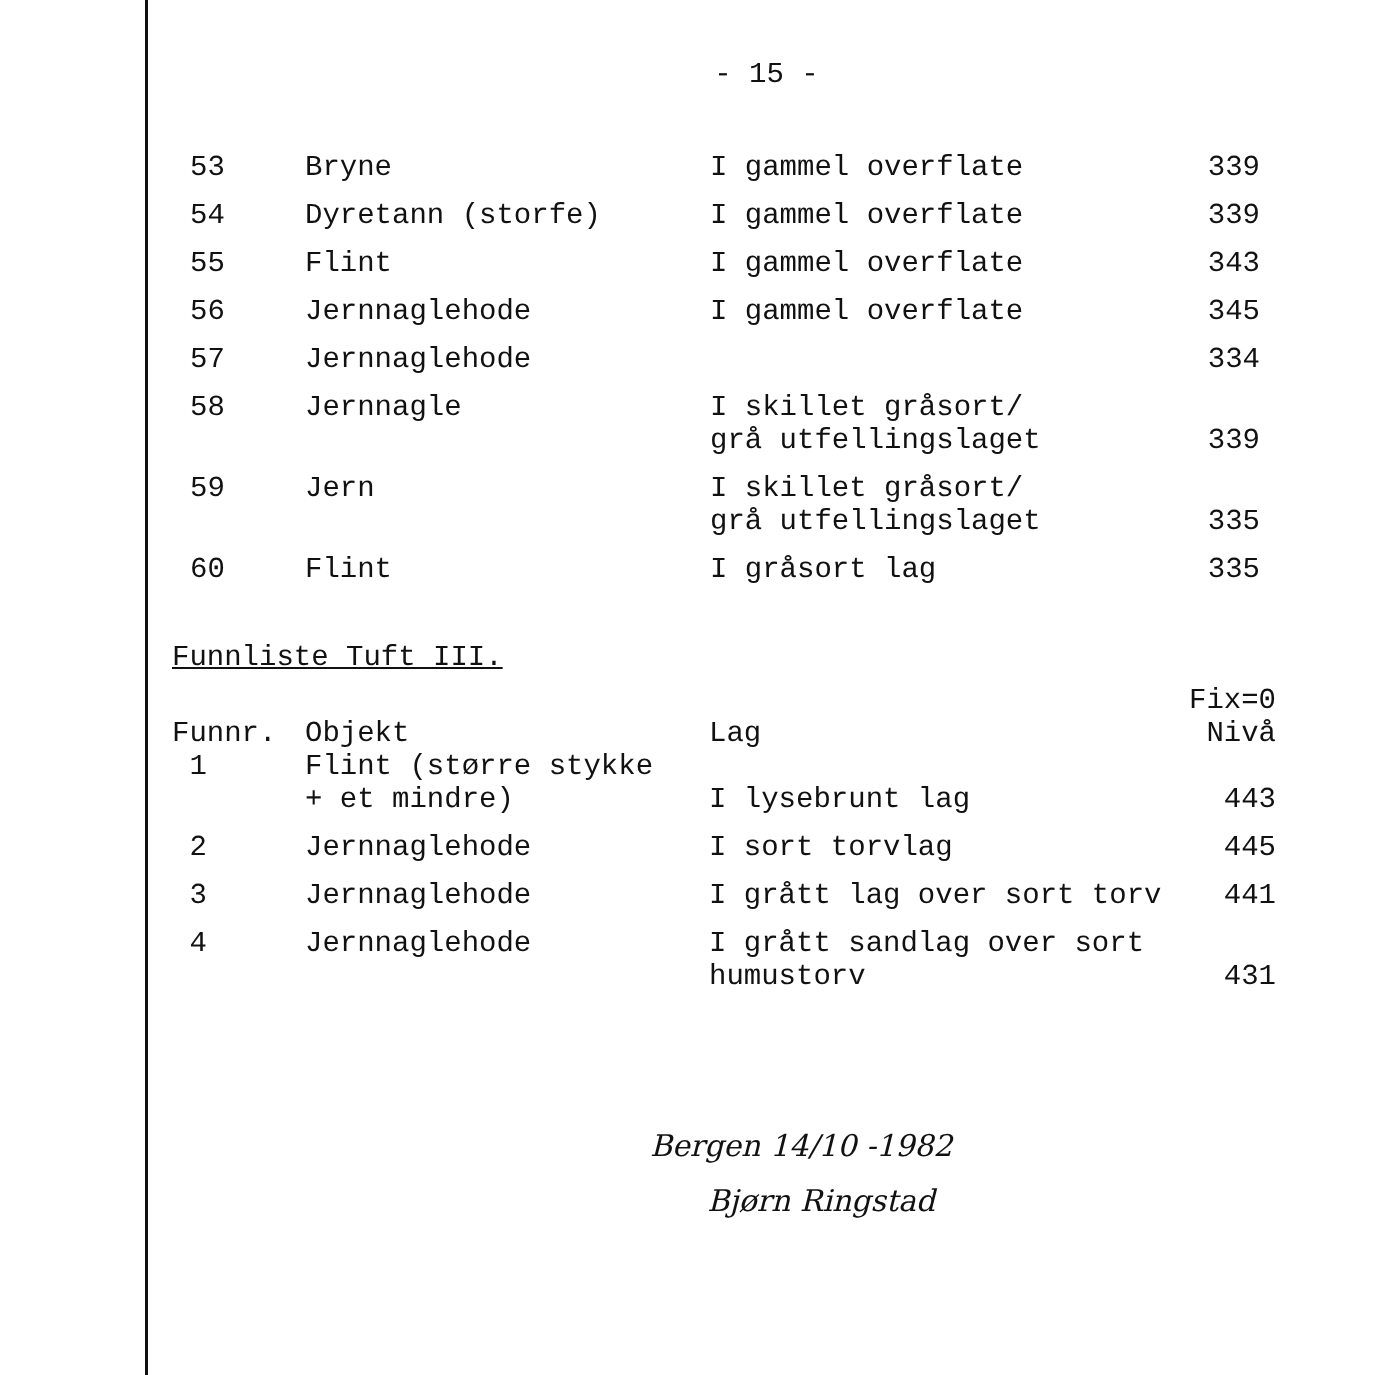- 15 -
| 53 | Bryne | I gammel overflate | 339 |
| 54 | Dyretann (storfe) | I gammel overflate | 339 |
| 55 | Flint | I gammel overflate | 343 |
| 56 | Jernnaglehode | I gammel overflate | 345 |
| 57 | Jernnaglehode | | 334 |
| 58 | Jernnagle | I skillet gråsort/ grå utfellingslaget | 339 |
| 59 | Jern | I skillet gråsort/ grå utfellingslaget | 335 |
| 60 | Flint | I gråsort lag | 335 |
Funnliste Tuft III.
| Funnr. | Objekt | Lag | Fix=0 Nivå |
| --- | --- | --- | --- |
| 1 | Flint (større stykke + et mindre) | I lysebrunt lag | 443 |
| 2 | Jernnaglehode | I sort torvlag | 445 |
| 3 | Jernnaglehode | I grått lag over sort torv | 441 |
| 4 | Jernnaglehode | I grått sandlag over sort humustorv | 431 |
Bergen 14/10 -1982
Bjørn Ringstad